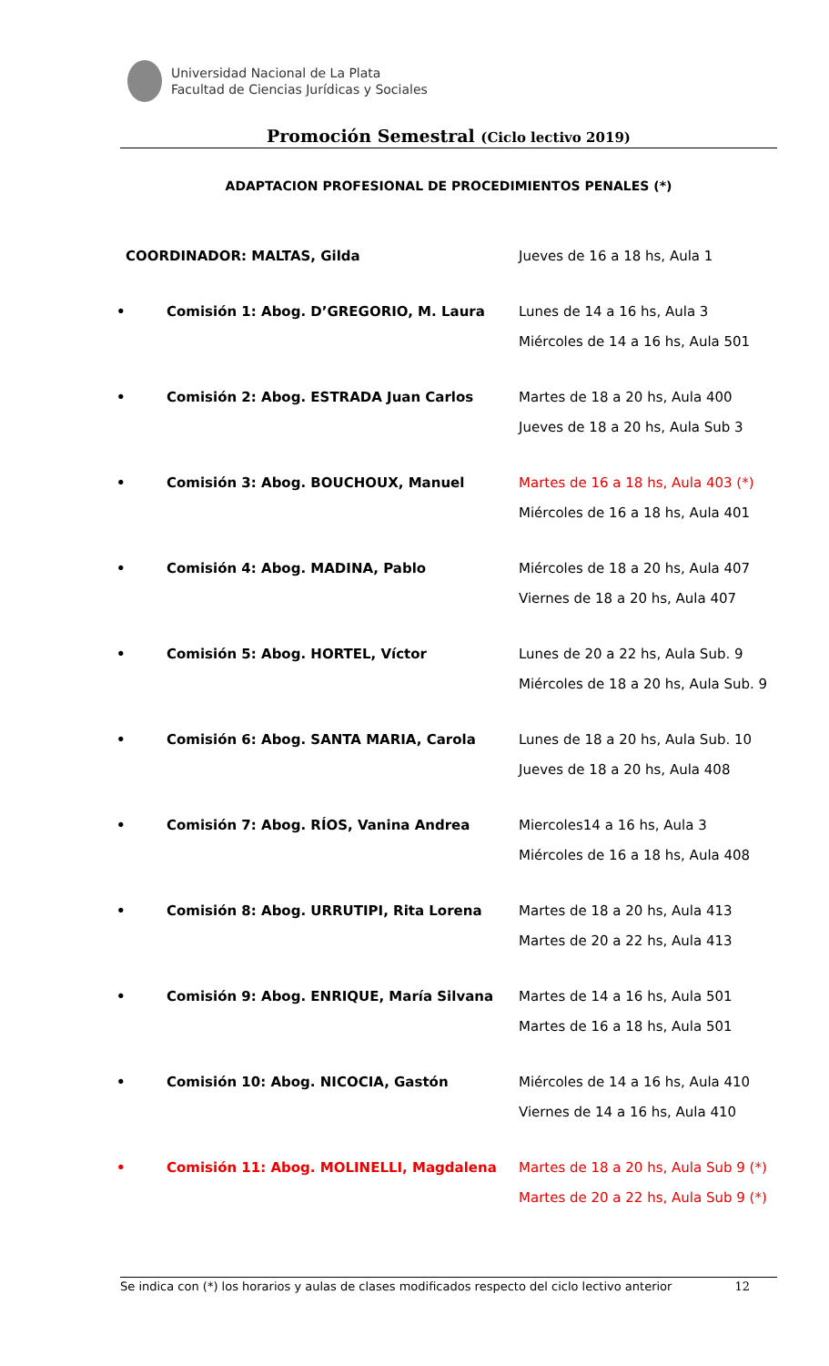Universidad Nacional de La Plata
Facultad de Ciencias Jurídicas y Sociales
Promoción Semestral (Ciclo lectivo 2019)
ADAPTACION PROFESIONAL DE PROCEDIMIENTOS PENALES (*)
COORDINADOR: MALTAS, Gilda Jueves de 16 a 18 hs, Aula 1
• Comisión 1: Abog. D’GREGORIO, M. Laura Lunes de 14 a 16 hs, Aula 3
Miércoles de 14 a 16 hs, Aula 501
• Comisión 2: Abog. ESTRADA Juan Carlos Martes de 18 a 20 hs, Aula 400
Jueves de 18 a 20 hs, Aula Sub 3
• Comisión 3: Abog. BOUCHOUX, Manuel Martes de 16 a 18 hs, Aula 403 (*)
Miércoles de 16 a 18 hs, Aula 401
• Comisión 4: Abog. MADINA, Pablo Miércoles de 18 a 20 hs, Aula 407
Viernes de 18 a 20 hs, Aula 407
• Comisión 5: Abog. HORTEL, Víctor Lunes de 20 a 22 hs, Aula Sub. 9
Miércoles de 18 a 20 hs, Aula Sub. 9
• Comisión 6: Abog. SANTA MARIA, Carola Lunes de 18 a 20 hs, Aula Sub. 10
Jueves de 18 a 20 hs, Aula 408
• Comisión 7: Abog. RÍOS, Vanina Andrea Miercoles14 a 16 hs, Aula 3
Miércoles de 16 a 18 hs, Aula 408
• Comisión 8: Abog. URRUTIPI, Rita Lorena Martes de 18 a 20 hs, Aula 413
Martes de 20 a 22 hs, Aula 413
• Comisión 9: Abog. ENRIQUE, María Silvana Martes de 14 a 16 hs, Aula 501
Martes de 16 a 18 hs, Aula 501
• Comisión 10: Abog. NICOCIA, Gastón Miércoles de 14 a 16 hs, Aula 410
Viernes de 14 a 16 hs, Aula 410
• Comisión 11: Abog. MOLINELLI, Magdalena Martes de 18 a 20 hs, Aula Sub 9 (*)
Martes de 20 a 22 hs, Aula Sub 9 (*)
Se indica con (*) los horarios y aulas de clases modificados respecto del ciclo lectivo anterior 12